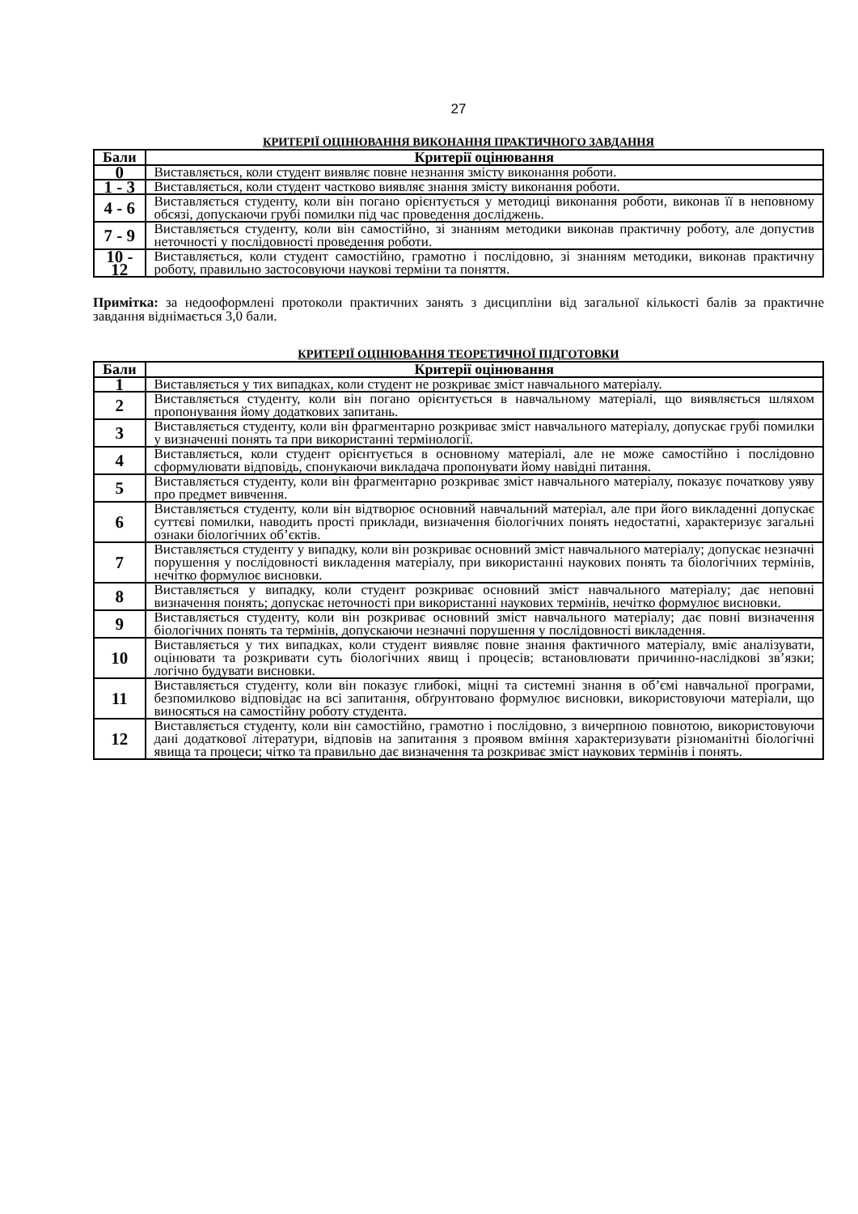27
КРИТЕРІЇ ОЦІНЮВАННЯ ВИКОНАННЯ ПРАКТИЧНОГО ЗАВДАННЯ
| Бали | Критерії оцінювання |
| --- | --- |
| 0 | Виставляється, коли студент виявляє повне незнання змісту виконання роботи. |
| 1 - 3 | Виставляється, коли студент частково виявляє знання змісту виконання роботи. |
| 4 - 6 | Виставляється студенту, коли він погано орієнтується у методиці виконання роботи, виконав її в неповному обсязі, допускаючи грубі помилки під час проведення досліджень. |
| 7 - 9 | Виставляється студенту, коли він самостійно, зі знанням методики виконав практичну роботу, але допустив неточності у послідовності проведення роботи. |
| 10 - 12 | Виставляється, коли студент самостійно, грамотно і послідовно, зі знанням методики, виконав практичну роботу, правильно застосовуючи наукові терміни та поняття. |
Примітка: за недооформлені протоколи практичних занять з дисципліни від загальної кількості балів за практичне завдання віднімається 3,0 бали.
КРИТЕРІЇ ОЦІНЮВАННЯ ТЕОРЕТИЧНОЇ ПІДГОТОВКИ
| Бали | Критерії оцінювання |
| --- | --- |
| 1 | Виставляється у тих випадках, коли студент не розкриває зміст навчального матеріалу. |
| 2 | Виставляється студенту, коли він погано орієнтується в навчальному матеріалі, що виявляється шляхом пропонування йому додаткових запитань. |
| 3 | Виставляється студенту, коли він фрагментарно розкриває зміст навчального матеріалу, допускає грубі помилки у визначенні понять та при використанні термінології. |
| 4 | Виставляється, коли студент орієнтується в основному матеріалі, але не може самостійно і послідовно сформулювати відповідь, спонукаючи викладача пропонувати йому навідні питання. |
| 5 | Виставляється студенту, коли він фрагментарно розкриває зміст навчального матеріалу, показує початкову уяву про предмет вивчення. |
| 6 | Виставляється студенту, коли він відтворює основний навчальний матеріал, але при його викладенні допускає суттєві помилки, наводить прості приклади, визначення біологічних понять недостатні, характеризує загальні ознаки біологічних об’єктів. |
| 7 | Виставляється студенту у випадку, коли він розкриває основний зміст навчального матеріалу; допускає незначні порушення у послідовності викладення матеріалу, при використанні наукових понять та біологічних термінів, нечітко формулює висновки. |
| 8 | Виставляється у випадку, коли студент розкриває основний зміст навчального матеріалу; дає неповні визначення понять; допускає неточності при використанні наукових термінів, нечітко формулює висновки. |
| 9 | Виставляється студенту, коли він розкриває основний зміст навчального матеріалу; дає повні визначення біологічних понять та термінів, допускаючи незначні порушення у послідовності викладення. |
| 10 | Виставляється у тих випадках, коли студент виявляє повне знання фактичного матеріалу, вміє аналізувати, оцінювати та розкривати суть біологічних явищ і процесів; встановлювати причинно-наслідкові зв’язки; логічно будувати висновки. |
| 11 | Виставляється студенту, коли він показує глибокі, міцні та системні знання в об’ємі навчальної програми, безпомилково відповідає на всі запитання, обґрунтовано формулює висновки, використовуючи матеріали, що виносяться на самостійну роботу студента. |
| 12 | Виставляється студенту, коли він самостійно, грамотно і послідовно, з вичерпною повнотою, використовуючи дані додаткової літератури, відповів на запитання з проявом вміння характеризувати різноманітні біологічні явища та процеси; чітко та правильно дає визначення та розкриває зміст наукових термінів і понять. |